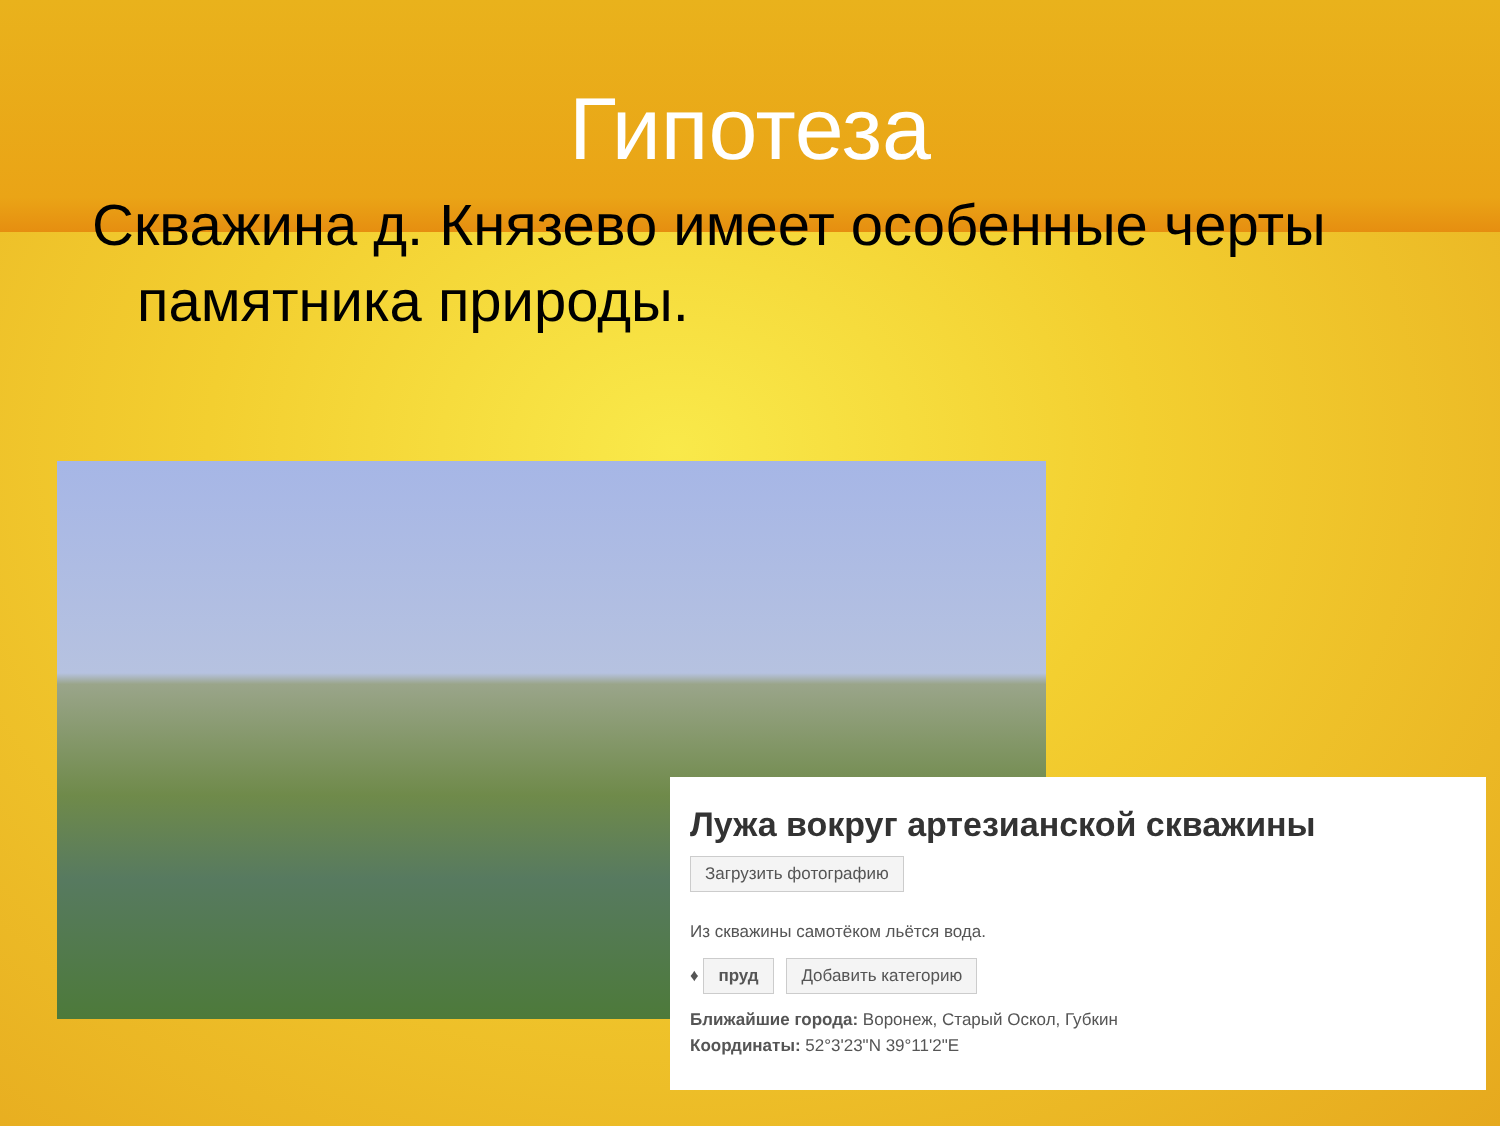Гипотеза
Скважина д. Князево имеет особенные черты памятника природы.
Лужа вокруг артезианской скважины
Загрузить фотографию
Из скважины самотёком льётся вода.
♦ пруд Добавить категорию
Ближайшие города: Воронеж, Старый Оскол, Губкин
Координаты: 52°3'23"N 39°11'2"E